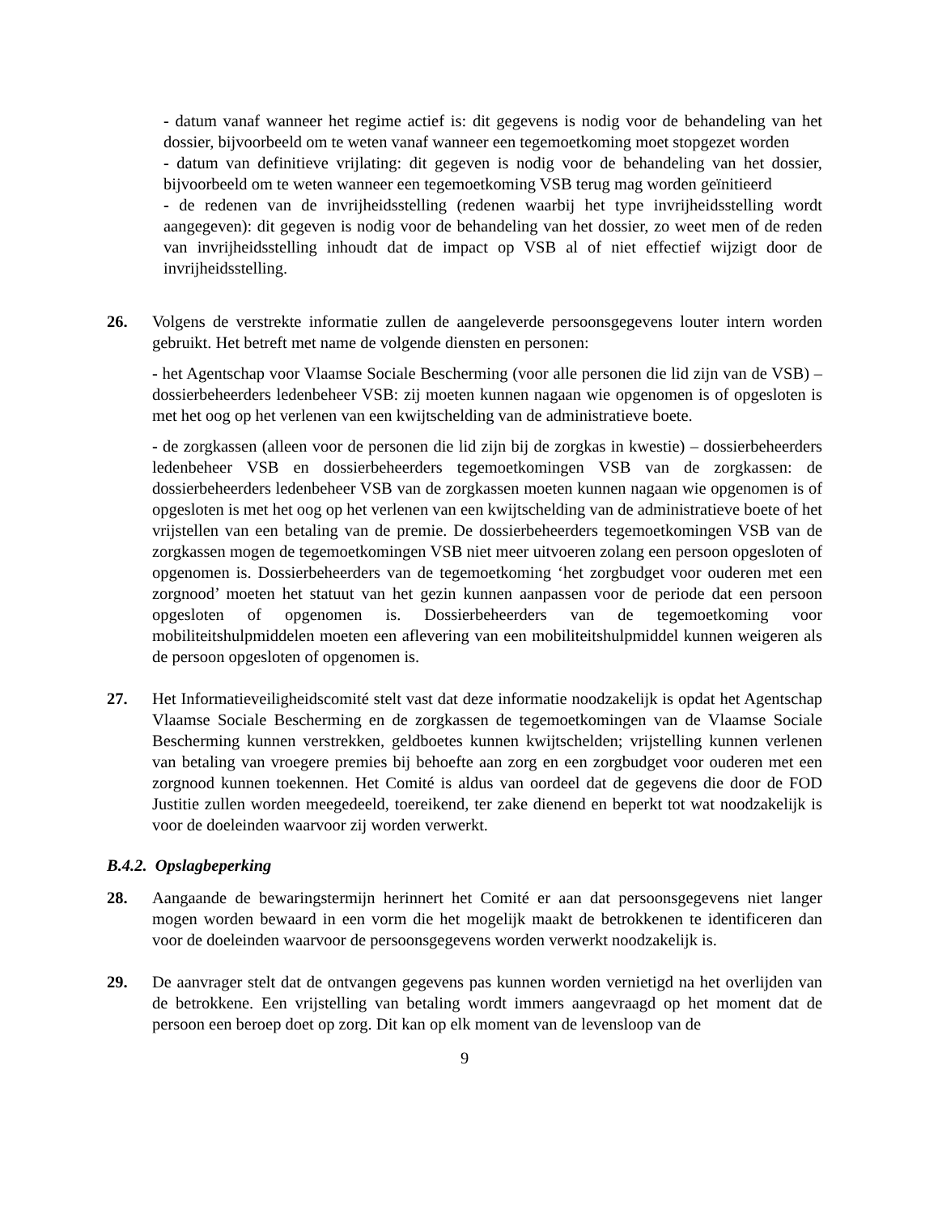- datum vanaf wanneer het regime actief is: dit gegevens is nodig voor de behandeling van het dossier, bijvoorbeeld om te weten vanaf wanneer een tegemoetkoming moet stopgezet worden
- datum van definitieve vrijlating: dit gegeven is nodig voor de behandeling van het dossier, bijvoorbeeld om te weten wanneer een tegemoetkoming VSB terug mag worden geïnitieerd
- de redenen van de invrijheidsstelling (redenen waarbij het type invrijheidsstelling wordt aangegeven): dit gegeven is nodig voor de behandeling van het dossier, zo weet men of de reden van invrijheidsstelling inhoudt dat de impact op VSB al of niet effectief wijzigt door de invrijheidsstelling.
26. Volgens de verstrekte informatie zullen de aangeleverde persoonsgegevens louter intern worden gebruikt. Het betreft met name de volgende diensten en personen:
- het Agentschap voor Vlaamse Sociale Bescherming (voor alle personen die lid zijn van de VSB) – dossierbeheerders ledenbeheer VSB: zij moeten kunnen nagaan wie opgenomen is of opgesloten is met het oog op het verlenen van een kwijtschelding van de administratieve boete.
- de zorgkassen (alleen voor de personen die lid zijn bij de zorgkas in kwestie) – dossierbeheerders ledenbeheer VSB en dossierbeheerders tegemoetkomingen VSB van de zorgkassen: de dossierbeheerders ledenbeheer VSB van de zorgkassen moeten kunnen nagaan wie opgenomen is of opgesloten is met het oog op het verlenen van een kwijtschelding van de administratieve boete of het vrijstellen van een betaling van de premie. De dossierbeheerders tegemoetkomingen VSB van de zorgkassen mogen de tegemoetkomingen VSB niet meer uitvoeren zolang een persoon opgesloten of opgenomen is. Dossierbeheerders van de tegemoetkoming ‘het zorgbudget voor ouderen met een zorgnood’ moeten het statuut van het gezin kunnen aanpassen voor de periode dat een persoon opgesloten of opgenomen is. Dossierbeheerders van de tegemoetkoming voor mobiliteitshulpmiddelen moeten een aflevering van een mobiliteitshulpmiddel kunnen weigeren als de persoon opgesloten of opgenomen is.
27. Het Informatieveiligheidscomité stelt vast dat deze informatie noodzakelijk is opdat het Agentschap Vlaamse Sociale Bescherming en de zorgkassen de tegemoetkomingen van de Vlaamse Sociale Bescherming kunnen verstrekken, geldboetes kunnen kwijtschelden; vrijstelling kunnen verlenen van betaling van vroegere premies bij behoefte aan zorg en een zorgbudget voor ouderen met een zorgnood kunnen toekennen. Het Comité is aldus van oordeel dat de gegevens die door de FOD Justitie zullen worden meegedeeld, toereikend, ter zake dienend en beperkt tot wat noodzakelijk is voor de doeleinden waarvoor zij worden verwerkt.
B.4.2. Opslagbeperking
28. Aangaande de bewaringstermijn herinnert het Comité er aan dat persoonsgegevens niet langer mogen worden bewaard in een vorm die het mogelijk maakt de betrokkenen te identificeren dan voor de doeleinden waarvoor de persoonsgegevens worden verwerkt noodzakelijk is.
29. De aanvrager stelt dat de ontvangen gegevens pas kunnen worden vernietigd na het overlijden van de betrokkene. Een vrijstelling van betaling wordt immers aangevraagd op het moment dat de persoon een beroep doet op zorg. Dit kan op elk moment van de levensloop van de
9